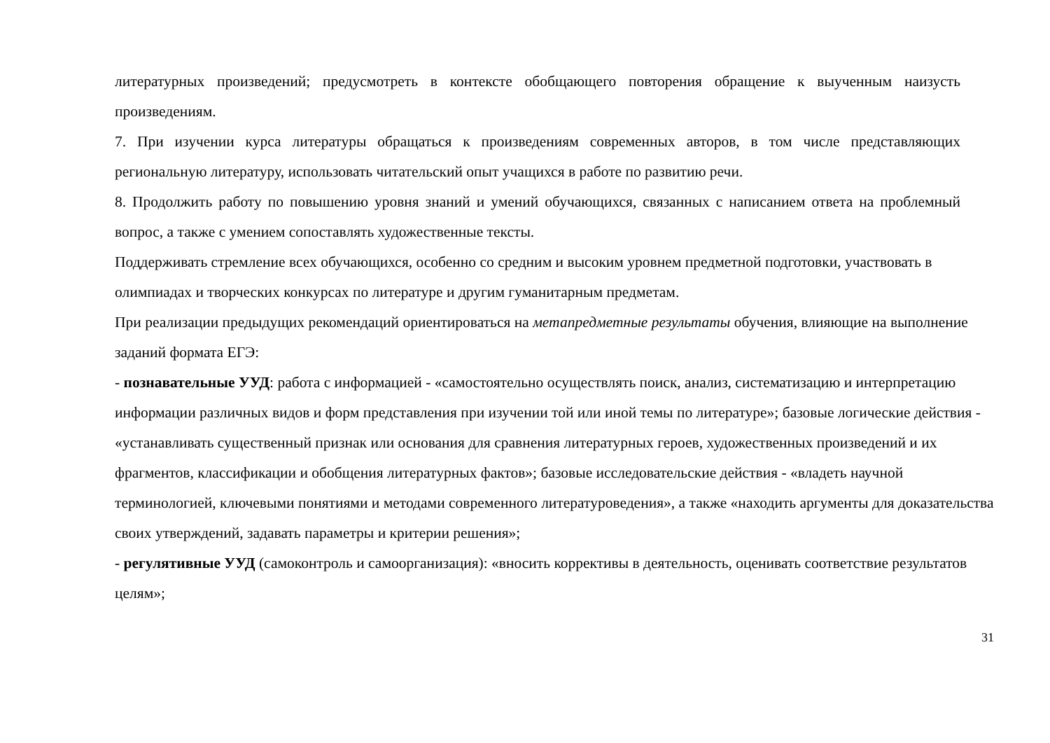литературных произведений; предусмотреть в контексте обобщающего повторения обращение к выученным наизусть произведениям.
7. При изучении курса литературы обращаться к произведениям современных авторов, в том числе представляющих региональную литературу, использовать читательский опыт учащихся в работе по развитию речи.
8. Продолжить работу по повышению уровня знаний и умений обучающихся, связанных с написанием ответа на проблемный вопрос, а также с умением сопоставлять художественные тексты.
Поддерживать стремление всех обучающихся, особенно со средним и высоким уровнем предметной подготовки, участвовать в олимпиадах и творческих конкурсах по литературе и другим гуманитарным предметам.
При реализации предыдущих рекомендаций ориентироваться на метапредметные результаты обучения, влияющие на выполнение заданий формата ЕГЭ:
- познавательные УУД: работа с информацией - «самостоятельно осуществлять поиск, анализ, систематизацию и интерпретацию информации различных видов и форм представления при изучении той или иной темы по литературе»; базовые логические действия - «устанавливать существенный признак или основания для сравнения литературных героев, художественных произведений и их фрагментов, классификации и обобщения литературных фактов»; базовые исследовательские действия - «владеть научной терминологией, ключевыми понятиями и методами современного литературоведения», а также «находить аргументы для доказательства своих утверждений, задавать параметры и критерии решения»;
- регулятивные УУД (самоконтроль и самоорганизация): «вносить коррективы в деятельность, оценивать соответствие результатов целям»;
31